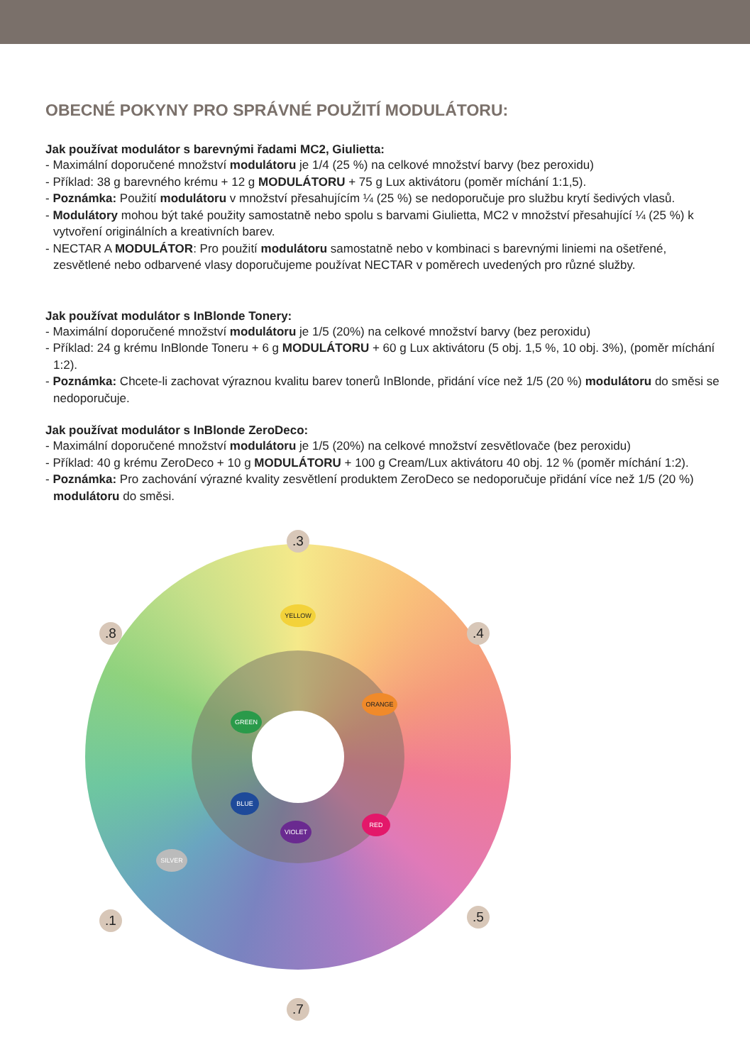OBECNÉ POKYNY PRO SPRÁVNÉ POUŽITÍ MODULÁTORU:
Jak používat modulátor s barevnými řadami MC2, Giulietta:
- Maximální doporučené množství modulátoru je 1/4 (25 %) na celkové množství barvy (bez peroxidu)
- Příklad: 38 g barevného krému + 12 g MODULÁTORU + 75 g Lux aktivátoru (poměr míchání 1:1,5).
- Poznámka: Použití modulátoru v množství přesahujícím ¼ (25 %) se nedoporučuje pro službu krytí šedivých vlasů.
- Modulátory mohou být také použity samostatně nebo spolu s barvami Giulietta, MC2 v množství přesahující ¼ (25 %) k vytvoření originálních a kreativních barev.
- NECTAR A MODULÁTOR: Pro použití modulátoru samostatně nebo v kombinaci s barevnými liniemi na ošetřené, zesvětlené nebo odbarvené vlasy doporučujeme používat NECTAR v poměrech uvedených pro různé služby.
Jak používat modulátor s InBlonde Tonery:
- Maximální doporučené množství modulátoru je 1/5 (20%) na celkové množství barvy (bez peroxidu)
- Příklad: 24 g krému InBlonde Toneru + 6 g MODULÁTORU + 60 g Lux aktivátoru (5 obj. 1,5 %, 10 obj. 3%), (poměr míchání 1:2).
- Poznámka: Chcete-li zachovat výraznou kvalitu barev tonerů InBlonde, přidání více než 1/5 (20 %) modulátoru do směsi se nedoporučuje.
Jak používat modulátor s InBlonde ZeroDeco:
- Maximální doporučené množství modulátoru je 1/5 (20%) na celkové množství zesvětlovače (bez peroxidu)
- Příklad: 40 g krému ZeroDeco + 10 g MODULÁTORU + 100 g Cream/Lux aktivátoru 40 obj. 12 % (poměr míchání 1:2).
- Poznámka: Pro zachování výrazné kvality zesvětlení produktem ZeroDeco se nedoporučuje přidání více než 1/5 (20 %) modulátoru do směsi.
.3
.4
.5
.7
.1
.8
YELLOW
ORANGE
RED
VIOLET
BLUE
GREEN
SILVER